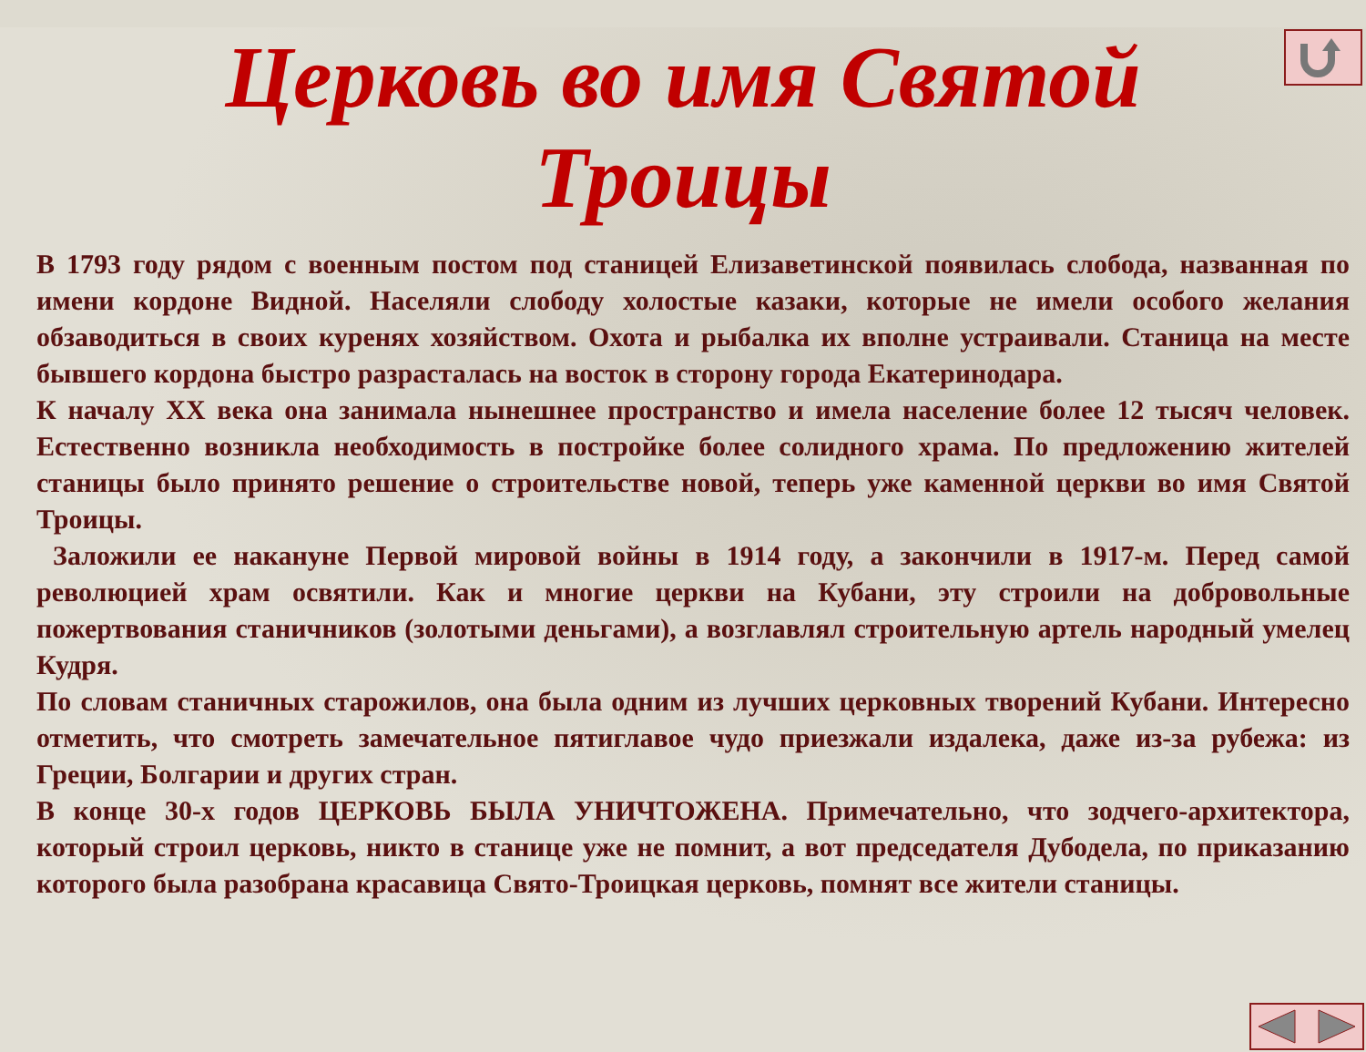Церковь во имя Святой Троицы
В 1793 году рядом с военным постом под станицей Елизаветинской появилась слобода, названная по имени кордоне Видной. Населяли слободу холостые казаки, которые не имели особого желания обзаводиться в своих куренях хозяйством. Охота и рыбалка их вполне устраивали. Станица на месте бывшего кордона быстро разрасталась на восток в сторону города Екатеринодара.
К началу XX века она занимала нынешнее пространство и имела население более 12 тысяч человек. Естественно возникла необходимость в постройке более солидного храма. По предложению жителей станицы было принято решение о строительстве новой, теперь уже каменной церкви во имя Святой Троицы.
Заложили ее накануне Первой мировой войны в 1914 году, а закончили в 1917-м. Перед самой революцией храм освятили. Как и многие церкви на Кубани, эту строили на добровольные пожертвования станичников (золотыми деньгами), а возглавлял строительную артель народный умелец Кудря.
По словам станичных старожилов, она была одним из лучших церковных творений Кубани. Интересно отметить, что смотреть замечательное пятиглавое чудо приезжали издалека, даже из-за рубежа: из Греции, Болгарии и других стран.
В конце 30-х годов ЦЕРКОВЬ БЫЛА УНИЧТОЖЕНА. Примечательно, что зодчего-архитектора, который строил церковь, никто в станице уже не помнит, а вот председателя Дубодела, по приказанию которого была разобрана красавица Свято-Троицкая церковь, помнят все жители станицы.